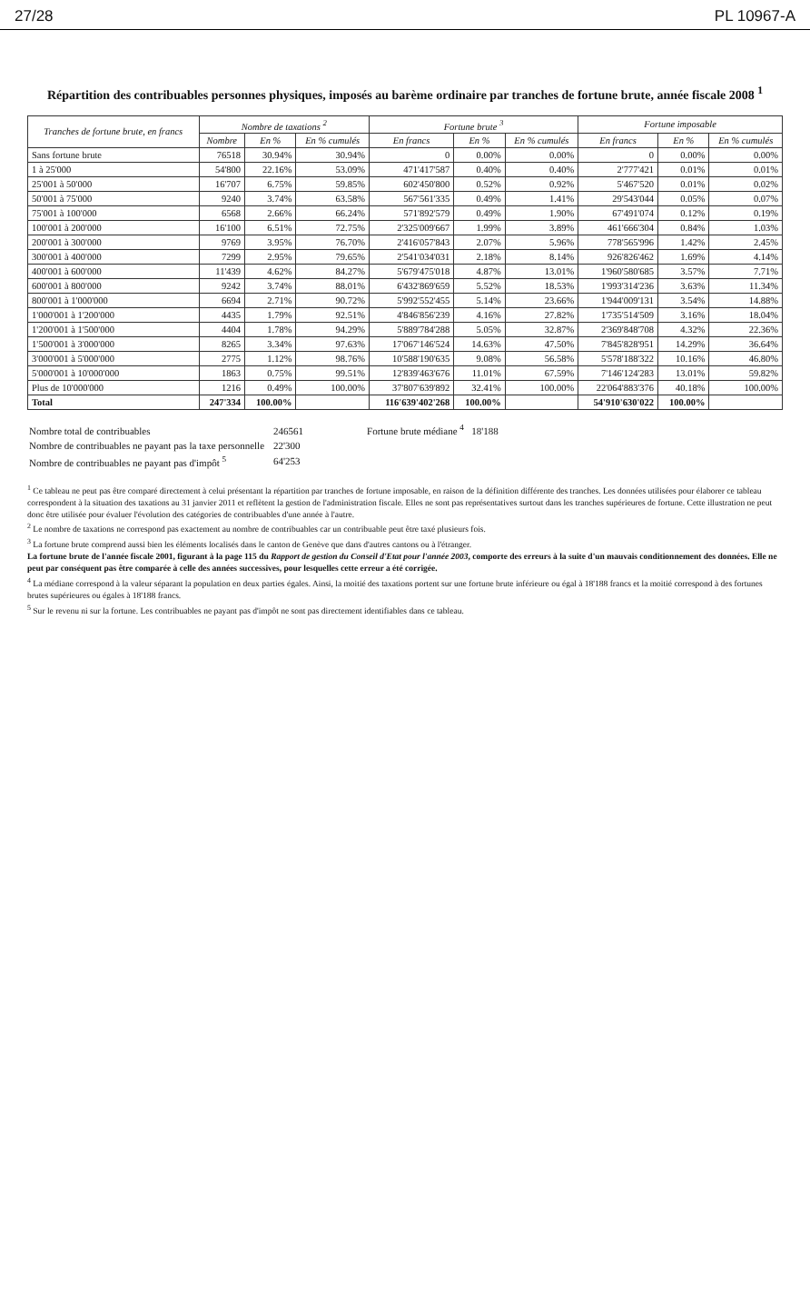27/28 PL 10967-A
Répartition des contribuables personnes physiques, imposés au barème ordinaire par tranches de fortune brute, année fiscale 2008 <sup>1</sup>
| Tranches de fortune brute, en francs | Nombre de taxations <sup>2</sup> | | | Fortune brute <sup>3</sup> | | | Fortune imposable | | |
| --- | --- | --- | --- | --- | --- | --- | --- | --- | --- |
| | Nombre | En % | En % cumulés | En francs | En % | En % cumulés | En francs | En % | En % cumulés |
| Sans fortune brute | 76518 | 30.94% | 30.94% | 0 | 0.00% | 0.00% | 0 | 0.00% | 0.00% |
| 1 à 25'000 | 54'800 | 22.16% | 53.09% | 471'417'587 | 0.40% | 0.40% | 2'777'421 | 0.01% | 0.01% |
| 25'001 à 50'000 | 16'707 | 6.75% | 59.85% | 602'450'800 | 0.52% | 0.92% | 5'467'520 | 0.01% | 0.02% |
| 50'001 à 75'000 | 9240 | 3.74% | 63.58% | 567'561'335 | 0.49% | 1.41% | 29'543'044 | 0.05% | 0.07% |
| 75'001 à 100'000 | 6568 | 2.66% | 66.24% | 571'892'579 | 0.49% | 1.90% | 67'491'074 | 0.12% | 0.19% |
| 100'001 à 200'000 | 16'100 | 6.51% | 72.75% | 2'325'009'667 | 1.99% | 3.89% | 461'666'304 | 0.84% | 1.03% |
| 200'001 à 300'000 | 9769 | 3.95% | 76.70% | 2'416'057'843 | 2.07% | 5.96% | 778'565'996 | 1.42% | 2.45% |
| 300'001 à 400'000 | 7299 | 2.95% | 79.65% | 2'541'034'031 | 2.18% | 8.14% | 926'826'462 | 1.69% | 4.14% |
| 400'001 à 600'000 | 11'439 | 4.62% | 84.27% | 5'679'475'018 | 4.87% | 13.01% | 1'960'580'685 | 3.57% | 7.71% |
| 600'001 à 800'000 | 9242 | 3.74% | 88.01% | 6'432'869'659 | 5.52% | 18.53% | 1'993'314'236 | 3.63% | 11.34% |
| 800'001 à 1'000'000 | 6694 | 2.71% | 90.72% | 5'992'552'455 | 5.14% | 23.66% | 1'944'009'131 | 3.54% | 14.88% |
| 1'000'001 à 1'200'000 | 4435 | 1.79% | 92.51% | 4'846'856'239 | 4.16% | 27.82% | 1'735'514'509 | 3.16% | 18.04% |
| 1'200'001 à 1'500'000 | 4404 | 1.78% | 94.29% | 5'889'784'288 | 5.05% | 32.87% | 2'369'848'708 | 4.32% | 22.36% |
| 1'500'001 à 3'000'000 | 8265 | 3.34% | 97.63% | 17'067'146'524 | 14.63% | 47.50% | 7'845'828'951 | 14.29% | 36.64% |
| 3'000'001 à 5'000'000 | 2775 | 1.12% | 98.76% | 10'588'190'635 | 9.08% | 56.58% | 5'578'188'322 | 10.16% | 46.80% |
| 5'000'001 à 10'000'000 | 1863 | 0.75% | 99.51% | 12'839'463'676 | 11.01% | 67.59% | 7'146'124'283 | 13.01% | 59.82% |
| Plus de 10'000'000 | 1216 | 0.49% | 100.00% | 37'807'639'892 | 32.41% | 100.00% | 22'064'883'376 | 40.18% | 100.00% |
| Total | 247'334 | 100.00% | | 116'639'402'268 | 100.00% | | 54'910'630'022 | 100.00% | |
| Nombre total de contribuables | 246561 |
| Nombre de contribuables ne payant pas la taxe personnelle | 22'300 |
| Nombre de contribuables ne payant pas d'impôt <sup>5</sup> | 64'253 |
Fortune brute médiane <sup>4</sup> 18'188
<sup>1</sup> Ce tableau ne peut pas être comparé directement à celui présentant la répartition par tranches de fortune imposable, en raison de la définition différente des tranches. Les données utilisées pour élaborer ce tableau correspondent à la situation des taxations au 31 janvier 2011 et reflètent la gestion de l'administration fiscale. Elles ne sont pas représentatives surtout dans les tranches supérieures de fortune. Cette illustration ne peut donc être utilisée pour évaluer l'évolution des catégories de contribuables d'une année à l'autre.
<sup>2</sup> Le nombre de taxations ne correspond pas exactement au nombre de contribuables car un contribuable peut être taxé plusieurs fois.
<sup>3</sup> La fortune brute comprend aussi bien les éléments localisés dans le canton de Genève que dans d'autres cantons ou à l'étranger.
La fortune brute de l'année fiscale 2001, figurant à la page 115 du Rapport de gestion du Conseil d'Etat pour l'année 2003, comporte des erreurs à la suite d'un mauvais conditionnement des données. Elle ne peut par conséquent pas être comparée à celle des années successives, pour lesquelles cette erreur a été corrigée.
<sup>4</sup> La médiane correspond à la valeur séparant la population en deux parties égales. Ainsi, la moitié des taxations portent sur une fortune brute inférieure ou égal à 18'188 francs et la moitié correspond à des fortunes brutes supérieures ou égales à 18'188 francs.
<sup>5</sup> Sur le revenu ni sur la fortune. Les contribuables ne payant pas d'impôt ne sont pas directement identifiables dans ce tableau.